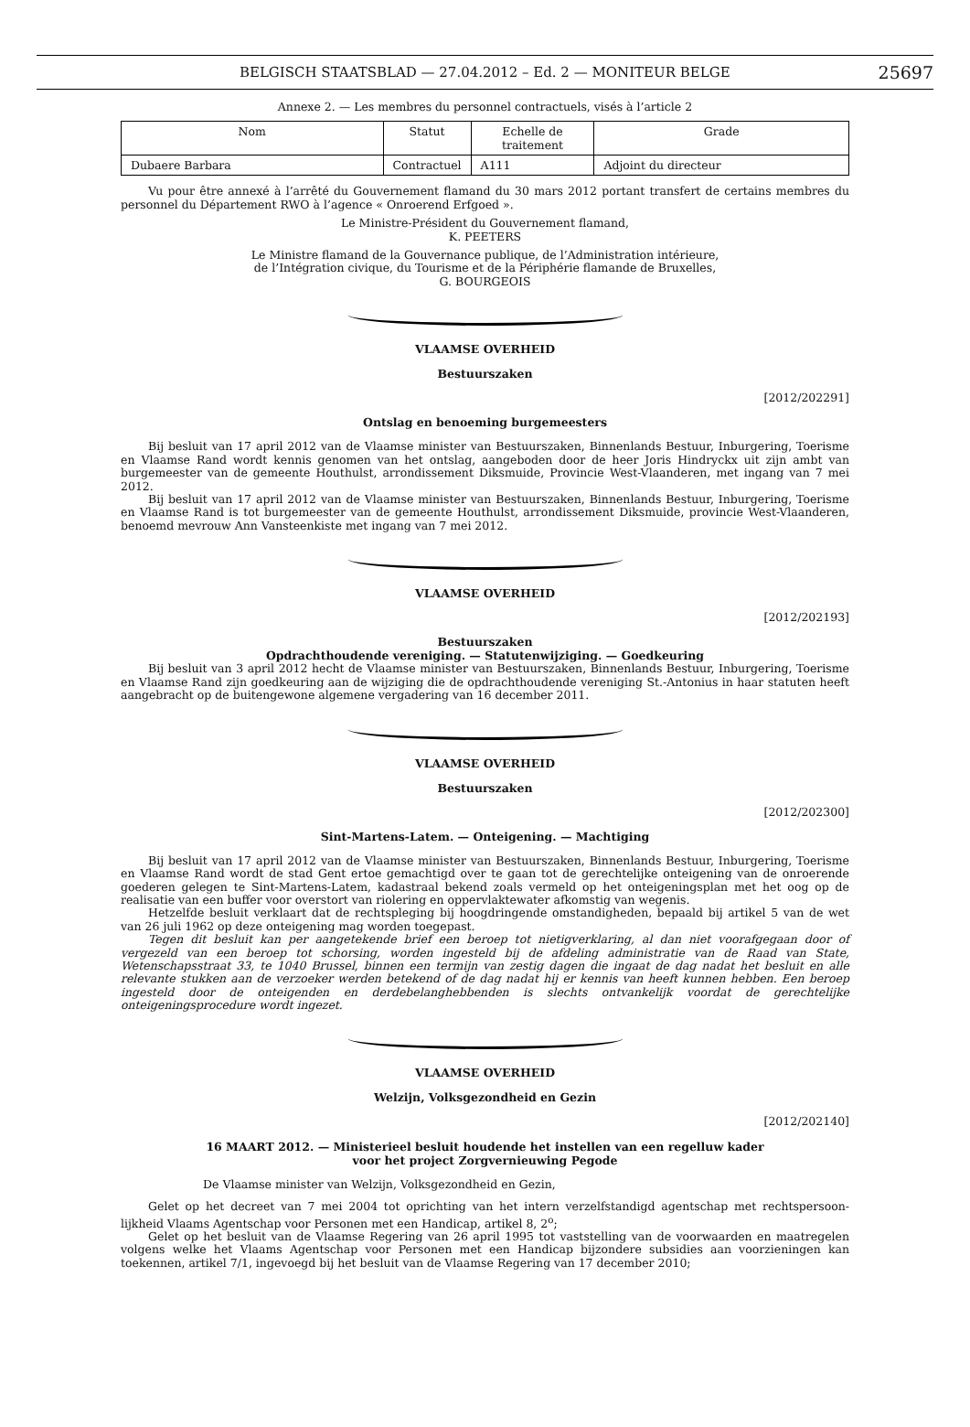BELGISCH STAATSBLAD — 27.04.2012 – Ed. 2 — MONITEUR BELGE 25697
Annexe 2. — Les membres du personnel contractuels, visés à l’article 2
| Nom | Statut | Echelle de traitement | Grade |
| --- | --- | --- | --- |
| Dubaere Barbara | Contractuel | A111 | Adjoint du directeur |
Vu pour être annexé à l’arrêté du Gouvernement flamand du 30 mars 2012 portant transfert de certains membres du personnel du Département RWO à l’agence « Onroerend Erfgoed ».
Le Ministre-Président du Gouvernement flamand,
K. PEETERS
Le Ministre flamand de la Gouvernance publique, de l’Administration intérieure,
de l’Intégration civique, du Tourisme et de la Périphérie flamande de Bruxelles,
G. BOURGEOIS
VLAAMSE OVERHEID
Bestuurszaken
[2012/202291]
Ontslag en benoeming burgemeesters
Bij besluit van 17 april 2012 van de Vlaamse minister van Bestuurszaken, Binnenlands Bestuur, Inburgering, Toerisme en Vlaamse Rand wordt kennis genomen van het ontslag, aangeboden door de heer Joris Hindryckx uit zijn ambt van burgemeester van de gemeente Houthulst, arrondissement Diksmuide, Provincie West-Vlaanderen, met ingang van 7 mei 2012.
Bij besluit van 17 april 2012 van de Vlaamse minister van Bestuurszaken, Binnenlands Bestuur, Inburgering, Toerisme en Vlaamse Rand is tot burgemeester van de gemeente Houthulst, arrondissement Diksmuide, provincie West-Vlaanderen, benoemd mevrouw Ann Vansteenkiste met ingang van 7 mei 2012.
VLAAMSE OVERHEID
[2012/202193]
Bestuurszaken
Opdrachthoudende vereniging. — Statutenwijziging. — Goedkeuring
Bij besluit van 3 april 2012 hecht de Vlaamse minister van Bestuurszaken, Binnenlands Bestuur, Inburgering, Toerisme en Vlaamse Rand zijn goedkeuring aan de wijziging die de opdrachthoudende vereniging St.-Antonius in haar statuten heeft aangebracht op de buitengewone algemene vergadering van 16 december 2011.
VLAAMSE OVERHEID
Bestuurszaken
[2012/202300]
Sint-Martens-Latem. — Onteigening. — Machtiging
Bij besluit van 17 april 2012 van de Vlaamse minister van Bestuurszaken, Binnenlands Bestuur, Inburgering, Toerisme en Vlaamse Rand wordt de stad Gent ertoe gemachtigd over te gaan tot de gerechtelijke onteigening van de onroerende goederen gelegen te Sint-Martens-Latem, kadastraal bekend zoals vermeld op het onteigeningsplan met het oog op de realisatie van een buffer voor overstort van riolering en oppervlaktewater afkomstig van wegenis.
Hetzelfde besluit verklaart dat de rechtspleging bij hoogdringende omstandigheden, bepaald bij artikel 5 van de wet van 26 juli 1962 op deze onteigening mag worden toegepast.
Tegen dit besluit kan per aangetekende brief een beroep tot nietigverklaring, al dan niet voorafgegaan door of vergezeld van een beroep tot schorsing, worden ingesteld bij de afdeling administratie van de Raad van State, Wetenschapsstraat 33, te 1040 Brussel, binnen een termijn van zestig dagen die ingaat de dag nadat het besluit en alle relevante stukken aan de verzoeker werden betekend of de dag nadat hij er kennis van heeft kunnen hebben. Een beroep ingesteld door de onteigenden en derdebelanghebbenden is slechts ontvankelijk voordat de gerechtelijke onteigeningsprocedure wordt ingezet.
VLAAMSE OVERHEID
Welzijn, Volksgezondheid en Gezin
[2012/202140]
16 MAART 2012. — Ministerieel besluit houdende het instellen van een regelluw kader
voor het project Zorgvernieuwing Pegode
De Vlaamse minister van Welzijn, Volksgezondheid en Gezin,
Gelet op het decreet van 7 mei 2004 tot oprichting van het intern verzelfstandigd agentschap met rechtspersoon-lijkheid Vlaams Agentschap voor Personen met een Handicap, artikel 8, 2<sup>o</sup>;
Gelet op het besluit van de Vlaamse Regering van 26 april 1995 tot vaststelling van de voorwaarden en maatregelen volgens welke het Vlaams Agentschap voor Personen met een Handicap bijzondere subsidies aan voorzieningen kan toekennen, artikel 7/1, ingevoegd bij het besluit van de Vlaamse Regering van 17 december 2010;